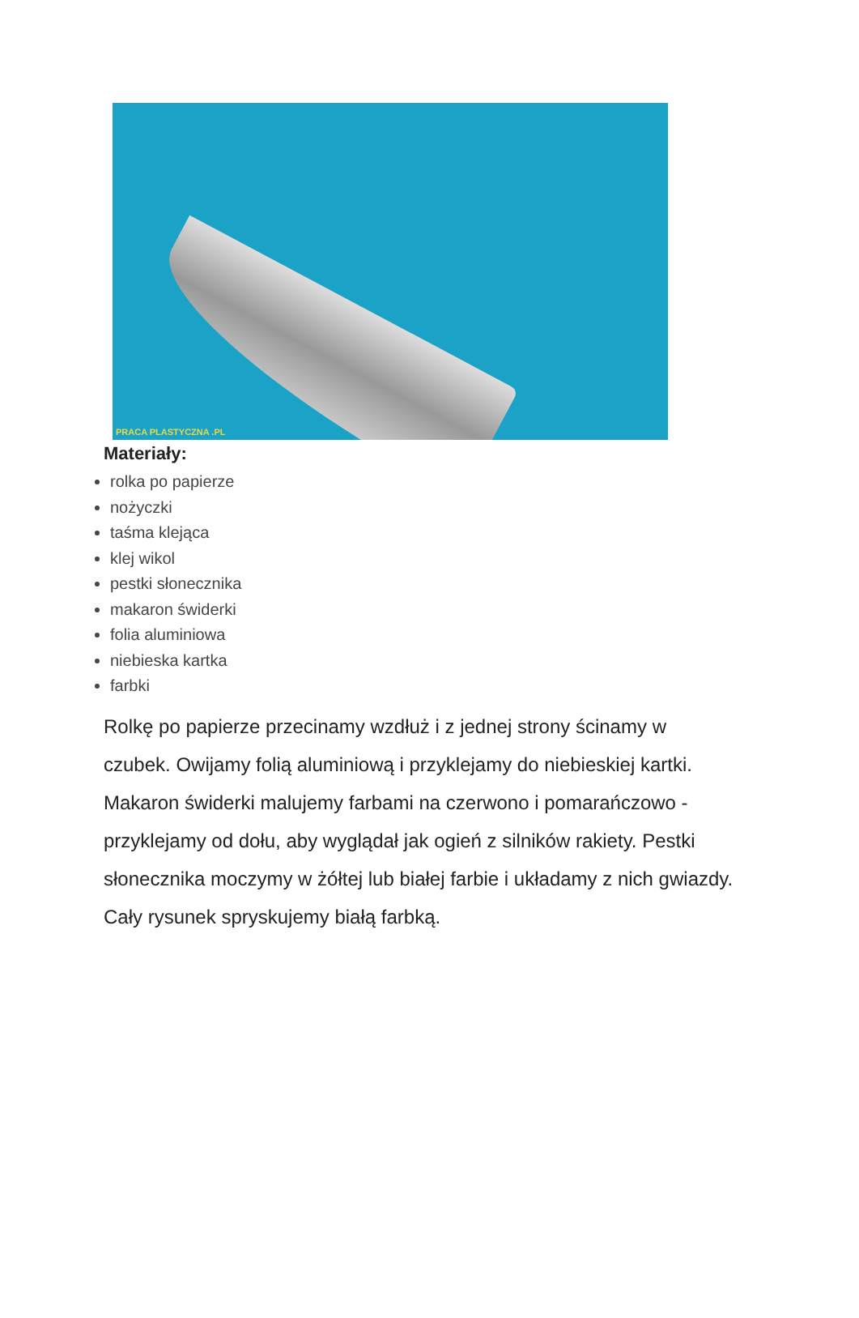PRACA PLASTYCZNA .PL
Materiały:
rolka po papierze
nożyczki
taśma klejąca
klej wikol
pestki słonecznika
makaron świderki
folia aluminiowa
niebieska kartka
farbki
Rolkę po papierze przecinamy wzdłuż i z jednej strony ścinamy w czubek. Owijamy folią aluminiową i przyklejamy do niebieskiej kartki. Makaron świderki malujemy farbami na czerwono i pomarańczowo - przyklejamy od dołu, aby wyglądał jak ogień z silników rakiety. Pestki słonecznika moczymy w żółtej lub białej farbie i układamy z nich gwiazdy. Cały rysunek spryskujemy białą farbką.